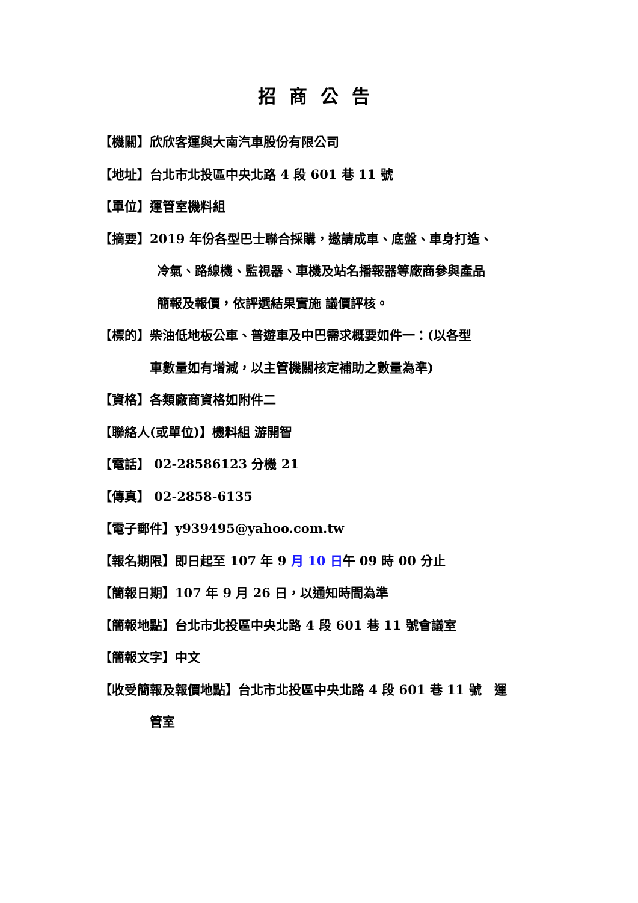招商公告
【機關】欣欣客運與大南汽車股份有限公司
【地址】台北市北投區中央北路 4 段 601 巷 11 號
【單位】運管室機料組
【摘要】2019 年份各型巴士聯合採購，邀請成車、底盤、車身打造、
冷氣、路線機、監視器、車機及站名播報器等廠商參與產品
簡報及報價，依評選結果實施 議價評核。
【標的】柴油低地板公車、普遊車及中巴需求概要如件一：(以各型
車數量如有增減，以主管機關核定補助之數量為準)
【資格】各類廠商資格如附件二
【聯絡人(或單位)】機料組 游開智
【電話】 02-28586123 分機 21
【傳真】 02-2858-6135
【電子郵件】y939495@yahoo.com.tw
【報名期限】即日起至 107 年 9 月 10 日午 09 時 00 分止
【簡報日期】107 年 9 月 26 日，以通知時間為準
【簡報地點】台北市北投區中央北路 4 段 601 巷 11 號會議室
【簡報文字】中文
【收受簡報及報價地點】台北市北投區中央北路 4 段 601 巷 11 號　運
管室